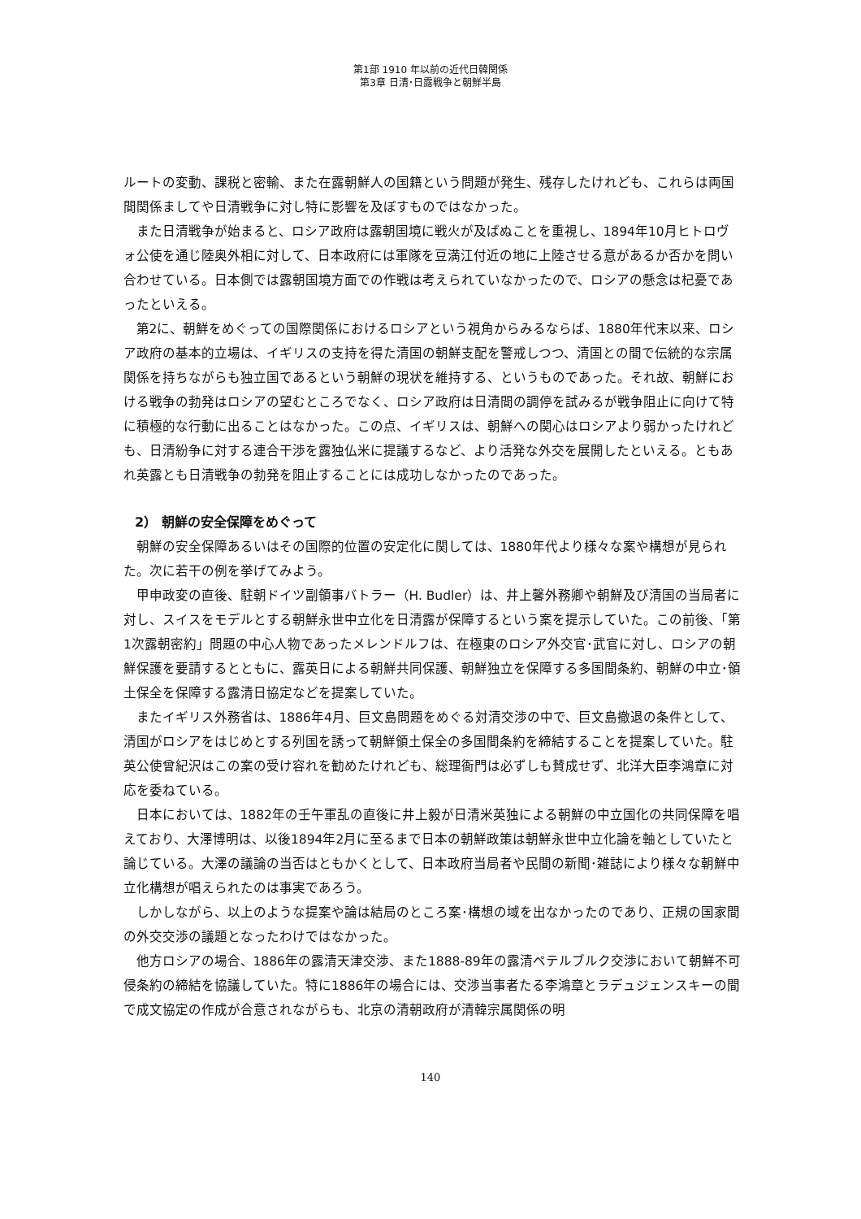第1部 1910 年以前の近代日韓関係
第3章 日清･日露戦争と朝鮮半島
ルートの変動、課税と密輸、また在露朝鮮人の国籍という問題が発生、残存したけれども、これらは両国間関係ましてや日清戦争に対し特に影響を及ぼすものではなかった。
また日清戦争が始まると、ロシア政府は露朝国境に戦火が及ばぬことを重視し、1894年10月ヒトロヴォ公使を通じ陸奥外相に対して、日本政府には軍隊を豆満江付近の地に上陸させる意があるか否かを問い合わせている。日本側では露朝国境方面での作戦は考えられていなかったので、ロシアの懸念は杞憂であったといえる。
第2に、朝鮮をめぐっての国際関係におけるロシアという視角からみるならば、1880年代末以来、ロシア政府の基本的立場は、イギリスの支持を得た清国の朝鮮支配を警戒しつつ、清国との間で伝統的な宗属関係を持ちながらも独立国であるという朝鮮の現状を維持する、というものであった。それ故、朝鮮における戦争の勃発はロシアの望むところでなく、ロシア政府は日清間の調停を試みるが戦争阻止に向けて特に積極的な行動に出ることはなかった。この点、イギリスは、朝鮮への関心はロシアより弱かったけれども、日清紛争に対する連合干渉を露独仏米に提議するなど、より活発な外交を展開したといえる。ともあれ英露とも日清戦争の勃発を阻止することには成功しなかったのであった。
2） 朝鮮の安全保障をめぐって
朝鮮の安全保障あるいはその国際的位置の安定化に関しては、1880年代より様々な案や構想が見られた。次に若干の例を挙げてみよう。
甲申政変の直後、駐朝ドイツ副領事バトラー（H. Budler）は、井上馨外務卿や朝鮮及び清国の当局者に対し、スイスをモデルとする朝鮮永世中立化を日清露が保障するという案を提示していた。この前後、「第1次露朝密約」問題の中心人物であったメレンドルフは、在極東のロシア外交官･武官に対し、ロシアの朝鮮保護を要請するとともに、露英日による朝鮮共同保護、朝鮮独立を保障する多国間条約、朝鮮の中立･領土保全を保障する露清日協定などを提案していた。
またイギリス外務省は、1886年4月、巨文島問題をめぐる対清交渉の中で、巨文島撤退の条件として、清国がロシアをはじめとする列国を誘って朝鮮領土保全の多国間条約を締結することを提案していた。駐英公使曾紀沢はこの案の受け容れを勧めたけれども、総理衙門は必ずしも賛成せず、北洋大臣李鴻章に対応を委ねている。
日本においては、1882年の壬午軍乱の直後に井上毅が日清米英独による朝鮮の中立国化の共同保障を唱えており、大澤博明は、以後1894年2月に至るまで日本の朝鮮政策は朝鮮永世中立化論を軸としていたと論じている。大澤の議論の当否はともかくとして、日本政府当局者や民間の新聞･雑誌により様々な朝鮮中立化構想が唱えられたのは事実であろう。
しかしながら、以上のような提案や論は結局のところ案･構想の域を出なかったのであり、正規の国家間の外交交渉の議題となったわけではなかった。
他方ロシアの場合、1886年の露清天津交渉、また1888-89年の露清ペテルブルク交渉において朝鮮不可侵条約の締結を協議していた。特に1886年の場合には、交渉当事者たる李鴻章とラデュジェンスキーの間で成文協定の作成が合意されながらも、北京の清朝政府が清韓宗属関係の明
140